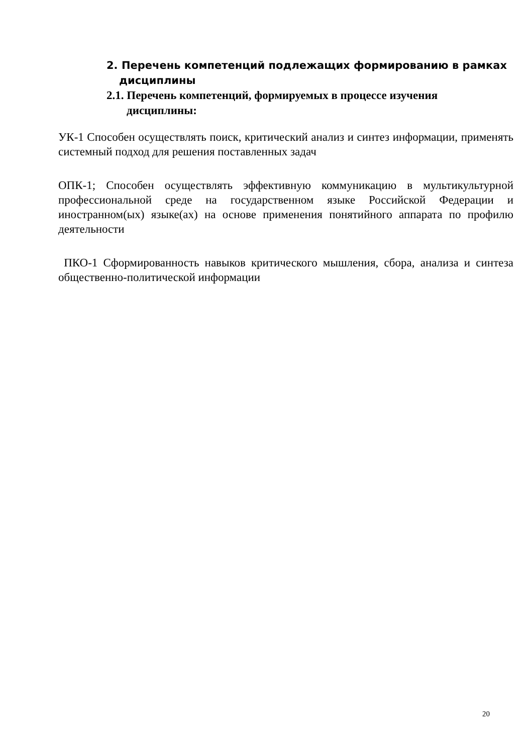2. Перечень компетенций подлежащих формированию в рамках
дисциплины
2.1. Перечень компетенций, формируемых в процессе изучения
дисциплины:
УК-1 Способен осуществлять поиск, критический анализ и синтез информации, применять системный подход для решения поставленных задач
ОПК-1; Способен осуществлять эффективную коммуникацию в мультикультурной профессиональной среде на государственном языке Российской Федерации и иностранном(ых) языке(ах) на основе применения понятийного аппарата по профилю деятельности
ПКО-1 Сформированность навыков критического мышления, сбора, анализа и синтеза общественно-политической информации
20